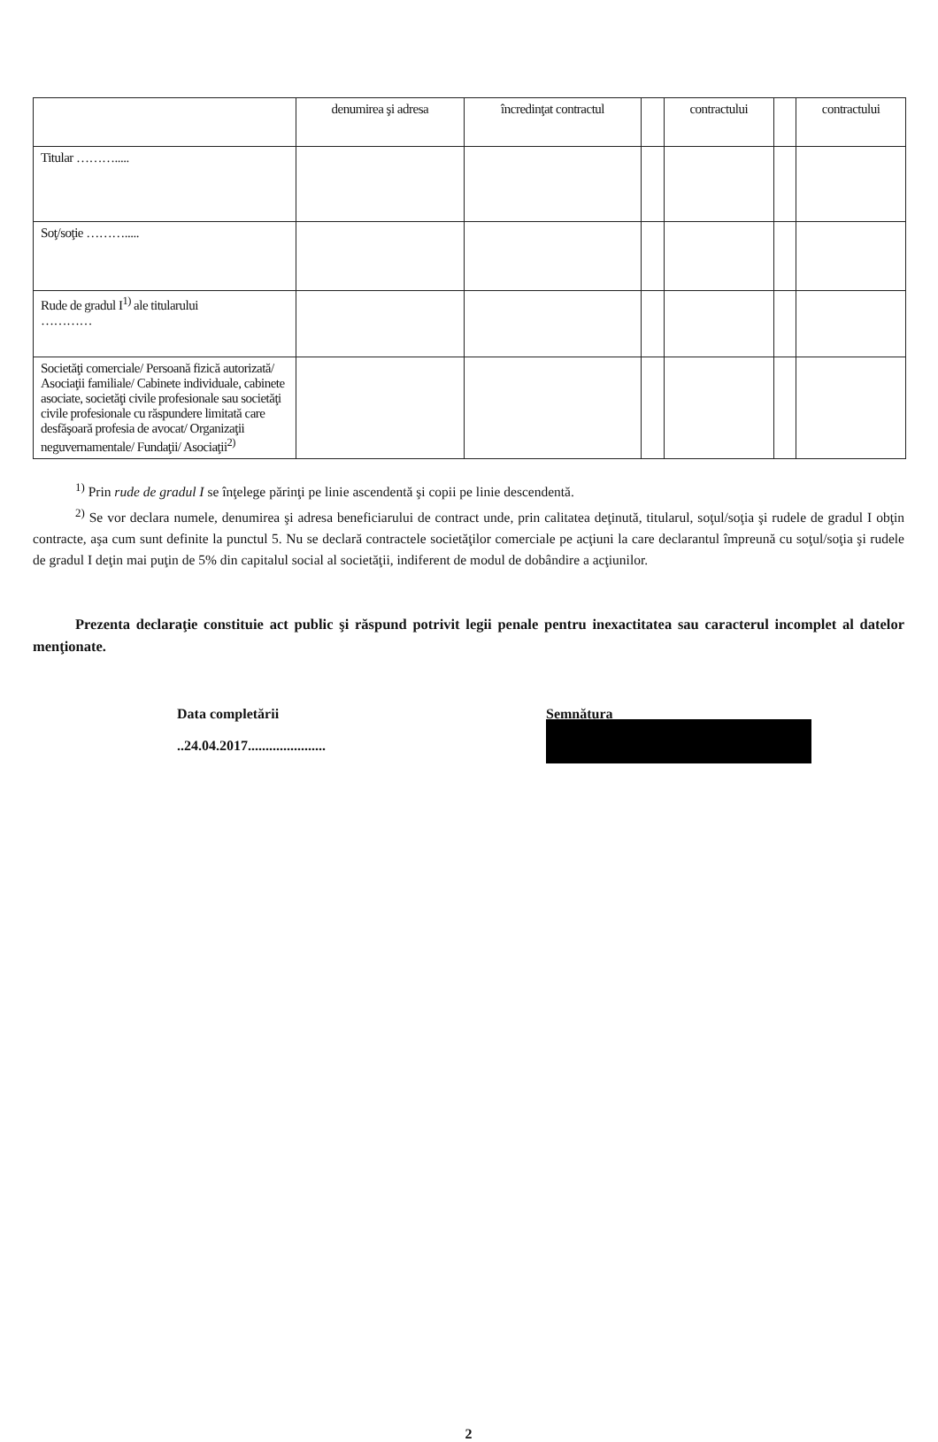| | denumirea şi adresa | încredinţat contractul | | contractului | | contractului |
| Titular ………..... | | | | | | |
| Soţ/soţie ………..... | | | | | | |
| Rude de gradul I<sup>1)</sup> ale titularului ………… | | | | | | |
| Societăţi comerciale/ Persoană fizică autorizată/ Asociaţii familiale/ Cabinete individuale, cabinete asociate, societăţi civile profesionale sau societăţi civile profesionale cu răspundere limitată care desfăşoară profesia de avocat/ Organizaţii neguvernamentale/ Fundaţii/ Asociaţii<sup>2)</sup> | | | | | | |
<sup>1)</sup> Prin rude de gradul I se înţelege părinţi pe linie ascendentă şi copii pe linie descendentă.
<sup>2)</sup> Se vor declara numele, denumirea şi adresa beneficiarului de contract unde, prin calitatea deţinută, titularul, soţul/soţia şi rudele de gradul I obţin contracte, aşa cum sunt definite la punctul 5. Nu se declară contractele societăţilor comerciale pe acţiuni la care declarantul împreună cu soţul/soţia şi rudele de gradul I deţin mai puţin de 5% din capitalul social al societăţii, indiferent de modul de dobândire a acţiunilor.
Prezenta declaraţie constituie act public şi răspund potrivit legii penale pentru inexactitatea sau caracterul incomplet al datelor menţionate.
Data completării
..24.04.2017......................
Semnătura
…………………………………
2